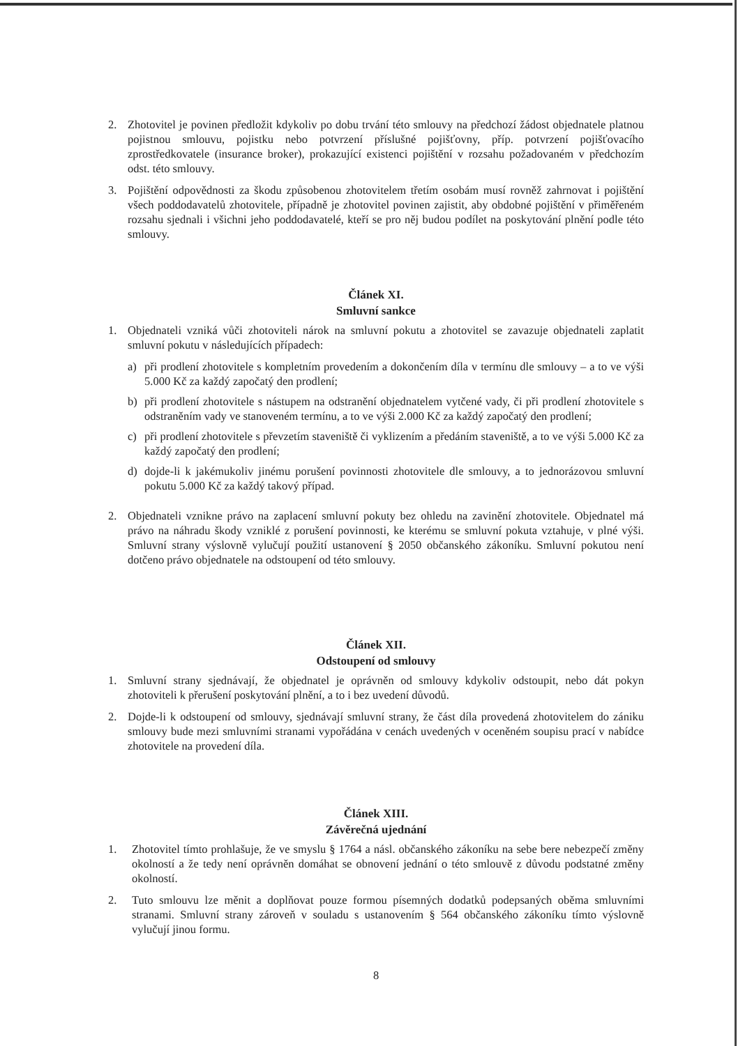2. Zhotovitel je povinen předložit kdykoliv po dobu trvání této smlouvy na předchozí žádost objednatele platnou pojistnou smlouvu, pojistku nebo potvrzení příslušné pojišťovny, příp. potvrzení pojišťovacího zprostředkovatele (insurance broker), prokazující existenci pojištění v rozsahu požadovaném v předchozím odst. této smlouvy.
3. Pojištění odpovědnosti za škodu způsobenou zhotovitelem třetím osobám musí rovněž zahrnovat i pojištění všech poddodavatelů zhotovitele, případně je zhotovitel povinen zajistit, aby obdobné pojištění v přiměřeném rozsahu sjednali i všichni jeho poddodavatelé, kteří se pro něj budou podílet na poskytování plnění podle této smlouvy.
Článek XI.
Smluvní sankce
1. Objednateli vzniká vůči zhotoviteli nárok na smluvní pokutu a zhotovitel se zavazuje objednateli zaplatit smluvní pokutu v následujících případech:
a) při prodlení zhotovitele s kompletním provedením a dokončením díla v termínu dle smlouvy – a to ve výši 5.000 Kč za každý započatý den prodlení;
b) při prodlení zhotovitele s nástupem na odstranění objednatelem vytčené vady, či při prodlení zhotovitele s odstraněním vady ve stanoveném termínu, a to ve výši 2.000 Kč za každý započatý den prodlení;
c) při prodlení zhotovitele s převzetím staveniště či vyklizením a předáním staveniště, a to ve výši 5.000 Kč za každý započatý den prodlení;
d) dojde-li k jakémukoliv jinému porušení povinnosti zhotovitele dle smlouvy, a to jednorázovou smluvní pokutu 5.000 Kč za každý takový případ.
2. Objednateli vznikne právo na zaplacení smluvní pokuty bez ohledu na zavinění zhotovitele. Objednatel má právo na náhradu škody vzniklé z porušení povinnosti, ke kterému se smluvní pokuta vztahuje, v plné výši. Smluvní strany výslovně vylučují použití ustanovení § 2050 občanského zákoníku. Smluvní pokutou není dotčeno právo objednatele na odstoupení od této smlouvy.
Článek XII.
Odstoupení od smlouvy
1. Smluvní strany sjednávají, že objednatel je oprávněn od smlouvy kdykoliv odstoupit, nebo dát pokyn zhotoviteli k přerušení poskytování plnění, a to i bez uvedení důvodů.
2. Dojde-li k odstoupení od smlouvy, sjednávají smluvní strany, že část díla provedená zhotovitelem do zániku smlouvy bude mezi smluvními stranami vypořádána v cenách uvedených v oceněném soupisu prací v nabídce zhotovitele na provedení díla.
Článek XIII.
Závěrečná ujednání
1. Zhotovitel tímto prohlašuje, že ve smyslu § 1764 a násl. občanského zákoníku na sebe bere nebezpečí změny okolností a že tedy není oprávněn domáhat se obnovení jednání o této smlouvě z důvodu podstatné změny okolností.
2. Tuto smlouvu lze měnit a doplňovat pouze formou písemných dodatků podepsaných oběma smluvními stranami. Smluvní strany zároveň v souladu s ustanovením § 564 občanského zákoníku tímto výslovně vylučují jinou formu.
8